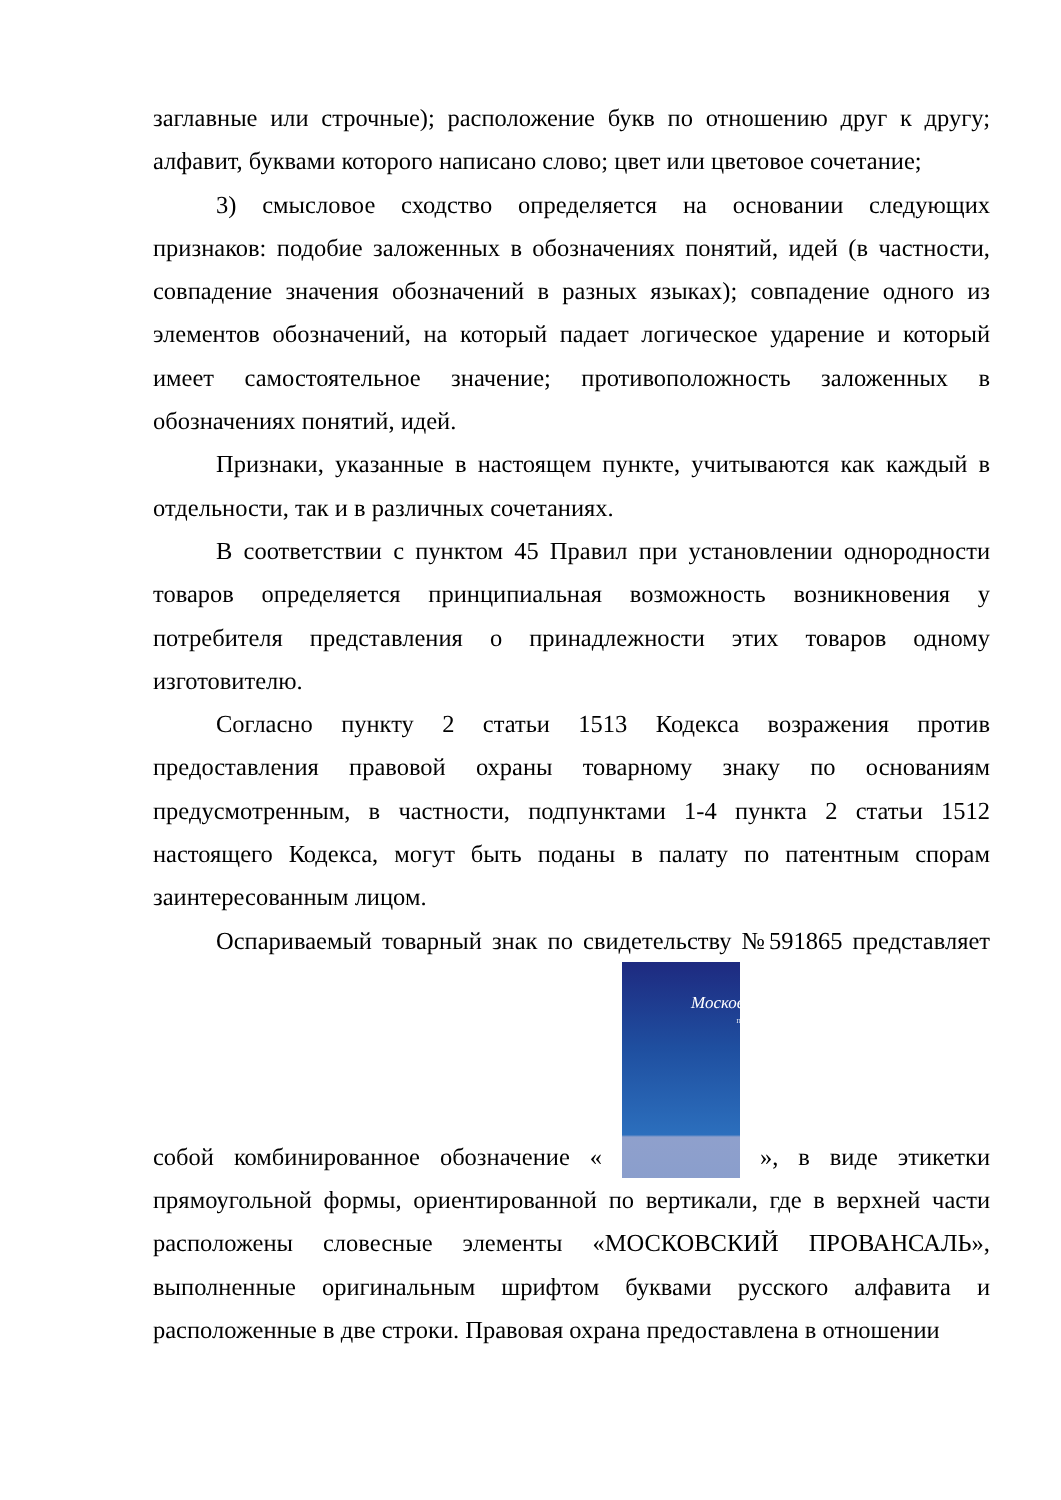заглавные или строчные); расположение букв по отношению друг к другу; алфавит, буквами которого написано слово; цвет или цветовое сочетание;
3) смысловое сходство определяется на основании следующих признаков: подобие заложенных в обозначениях понятий, идей (в частности, совпадение значения обозначений в разных языках); совпадение одного из элементов обозначений, на который падает логическое ударение и который имеет самостоятельное значение; противоположность заложенных в обозначениях понятий, идей.
Признаки, указанные в настоящем пункте, учитываются как каждый в отдельности, так и в различных сочетаниях.
В соответствии с пунктом 45 Правил при установлении однородности товаров определяется принципиальная возможность возникновения у потребителя представления о принадлежности этих товаров одному изготовителю.
Согласно пункту 2 статьи 1513 Кодекса возражения против предоставления правовой охраны товарному знаку по основаниям предусмотренным, в частности, подпунктами 1-4 пункта 2 статьи 1512 настоящего Кодекса, могут быть поданы в палату по патентным спорам заинтересованным лицом.
Оспариваемый товарный знак по свидетельству №591865 представляет собой комбинированное обозначение « Московский ПРОВАНСАЛЬ », в виде этикетки прямоугольной формы, ориентированной по вертикали, где в верхней части расположены словесные элементы «МОСКОВСКИЙ ПРОВАНСАЛЬ», выполненные оригинальным шрифтом буквами русского алфавита и расположенные в две строки. Правовая охрана предоставлена в отношении